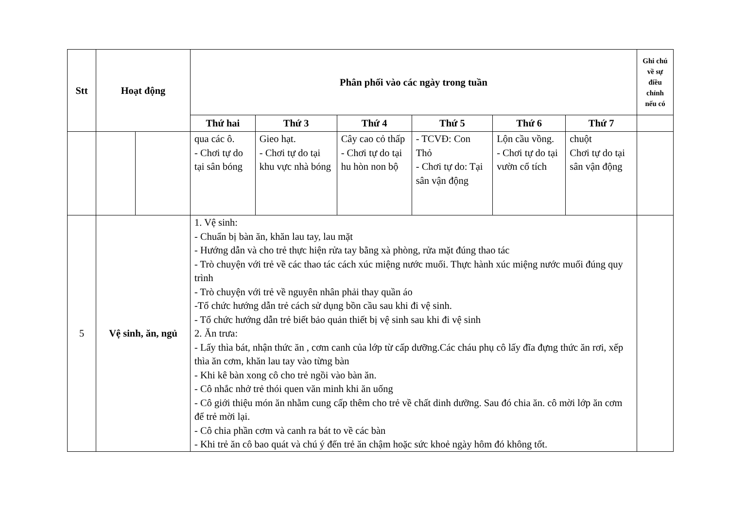| Stt | Hoạt động | | Phân phối vào các ngày trong tuần | | | | | | Ghi chú về sự điều chỉnh nếu có |
| --- | --- | --- | --- | --- | --- | --- | --- | --- | --- |
| | | | Thứ hai | Thứ 3 | Thứ 4 | Thứ 5 | Thứ 6 | Thứ 7 | |
| | | | qua các ô. - Chơi tự do tại sân bóng | Gieo hạt. - Chơi tự do tại khu vực nhà bóng | Cây cao cỏ thấp - Chơi tự do tại hu hòn non bộ | - TCVĐ: Con Thỏ - Chơi tự do: Tại sân vận động | Lộn cầu vồng. - Chơi tự do tại vườn cổ tích | chuột Chơi tự do tại sân vận động | |
| 5 | Vệ sinh, ăn, ngủ | | 1. Vệ sinh: - Chuẩn bị bàn ăn, khăn lau tay, lau mặt - Hướng dẫn và cho trẻ thực hiện rửa tay bằng xà phòng, rửa mặt đúng thao tác - Trò chuyện với trẻ về các thao tác cách xúc miệng nước muối. Thực hành xúc miệng nước muối đúng quy trình - Trò chuyện với trẻ về nguyên nhân phải thay quần áo -Tổ chức hướng dẫn trẻ cách sử dụng bồn cầu sau khi đi vệ sinh. - Tổ chức hướng dẫn trẻ biết bảo quản thiết bị vệ sinh sau khi đi vệ sinh 2. Ăn trưa: - Lấy thìa bát, nhận thức ăn , cơm canh của lớp từ cấp dưỡng.Các cháu phụ cô lấy đĩa đựng thức ăn rơi, xếp thìa ăn cơm, khăn lau tay vào từng bàn - Khi kê bàn xong cô cho trẻ ngồi vào bàn ăn. - Cô nhắc nhở trẻ thói quen văn minh khi ăn uống - Cô giới thiệu món ăn nhằm cung cấp thêm cho trẻ về chất dinh dưỡng. Sau đó chia ăn. cô mời lớp ăn cơm để trẻ mời lại. - Cô chia phần cơm và canh ra bát to về các bàn - Khi trẻ ăn cô bao quát và chú ý đến trẻ ăn chậm hoặc sức khoẻ ngày hôm đó không tốt. | | | | | | |